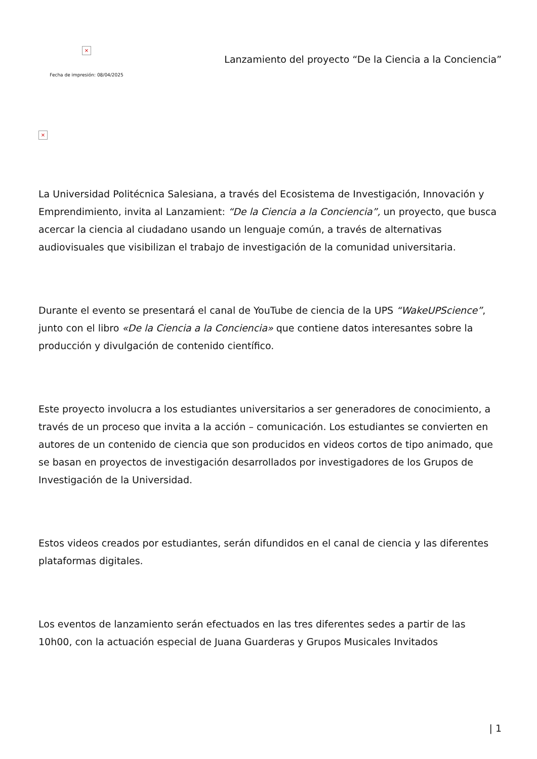×
Fecha de impresión: 08/04/2025
Lanzamiento del proyecto “De la Ciencia a la Conciencia”
×
La Universidad Politécnica Salesiana, a través del Ecosistema de Investigación, Innovación y Emprendimiento, invita al Lanzamient: “De la Ciencia a la Conciencia”, un proyecto, que busca acercar la ciencia al ciudadano usando un lenguaje común, a través de alternativas audiovisuales que visibilizan el trabajo de investigación de la comunidad universitaria.
Durante el evento se presentará el canal de YouTube de ciencia de la UPS “WakeUPScience”, junto con el libro «De la Ciencia a la Conciencia» que contiene datos interesantes sobre la producción y divulgación de contenido científico.
Este proyecto involucra a los estudiantes universitarios a ser generadores de conocimiento, a través de un proceso que invita a la acción – comunicación. Los estudiantes se convierten en autores de un contenido de ciencia que son producidos en videos cortos de tipo animado, que se basan en proyectos de investigación desarrollados por investigadores de los Grupos de Investigación de la Universidad.
Estos videos creados por estudiantes, serán difundidos en el canal de ciencia y las diferentes plataformas digitales.
Los eventos de lanzamiento serán efectuados en las tres diferentes sedes a partir de las 10h00, con la actuación especial de Juana Guarderas y Grupos Musicales Invitados
| 1